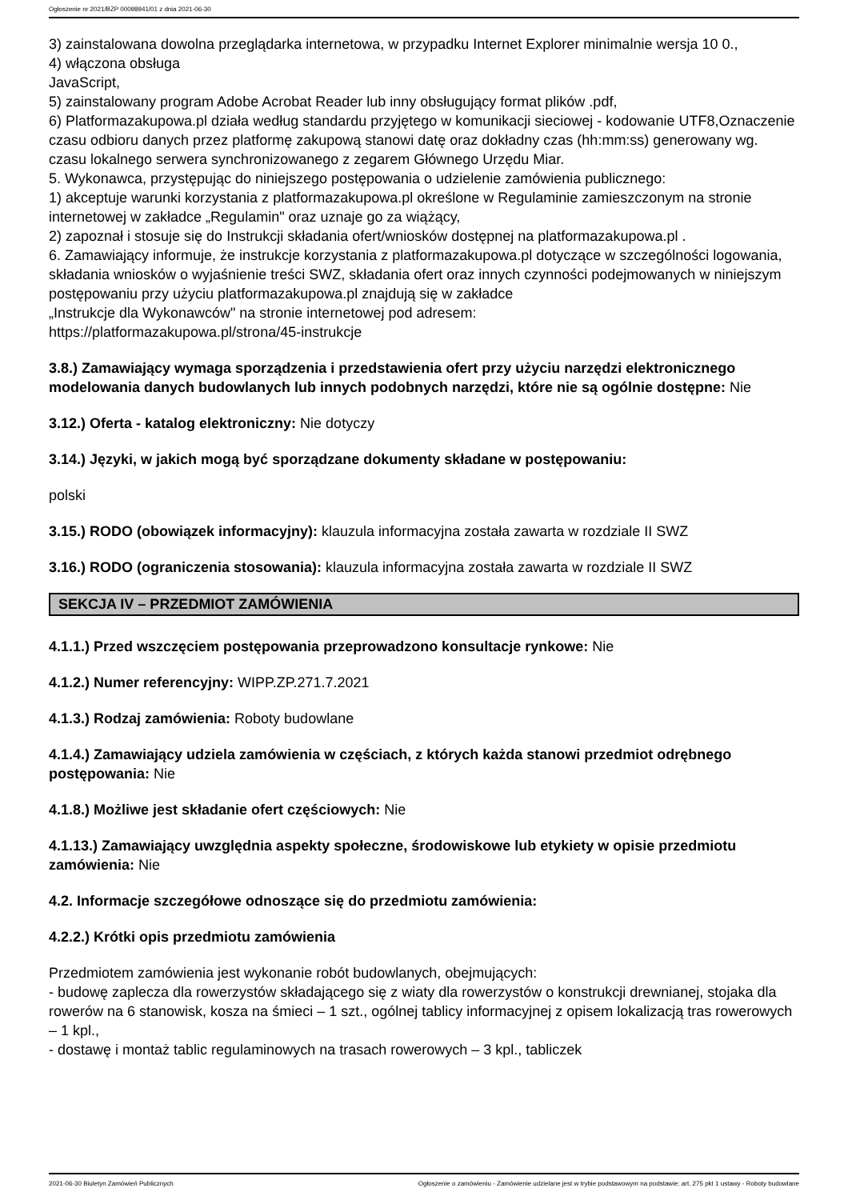Ogłoszenie nr 2021/BZP 00098941/01 z dnia 2021-06-30
3) zainstalowana dowolna przeglądarka internetowa, w przypadku Internet Explorer minimalnie wersja 10 0.,
4) włączona obsługa
JavaScript,
5) zainstalowany program Adobe Acrobat Reader lub inny obsługujący format plików .pdf,
6) Platformazakupowa.pl działa według standardu przyjętego w komunikacji sieciowej - kodowanie UTF8,Oznaczenie czasu odbioru danych przez platformę zakupową stanowi datę oraz dokładny czas (hh:mm:ss) generowany wg. czasu lokalnego serwera synchronizowanego z zegarem Głównego Urzędu Miar.
5. Wykonawca, przystępując do niniejszego postępowania o udzielenie zamówienia publicznego:
1) akceptuje warunki korzystania z platformazakupowa.pl określone w Regulaminie zamieszczonym na stronie internetowej w zakładce „Regulamin" oraz uznaje go za wiążący,
2) zapoznał i stosuje się do Instrukcji składania ofert/wniosków dostępnej na platformazakupowa.pl .
6. Zamawiający informuje, że instrukcje korzystania z platformazakupowa.pl dotyczące w szczególności logowania, składania wniosków o wyjaśnienie treści SWZ, składania ofert oraz innych czynności podejmowanych w niniejszym postępowaniu przy użyciu platformazakupowa.pl znajdują się w zakładce
„Instrukcje dla Wykonawców" na stronie internetowej pod adresem:
https://platformazakupowa.pl/strona/45-instrukcje
3.8.) Zamawiający wymaga sporządzenia i przedstawienia ofert przy użyciu narzędzi elektronicznego modelowania danych budowlanych lub innych podobnych narzędzi, które nie są ogólnie dostępne: Nie
3.12.) Oferta - katalog elektroniczny: Nie dotyczy
3.14.) Języki, w jakich mogą być sporządzane dokumenty składane w postępowaniu:
polski
3.15.) RODO (obowiązek informacyjny): klauzula informacyjna została zawarta w rozdziale II SWZ
3.16.) RODO (ograniczenia stosowania): klauzula informacyjna została zawarta w rozdziale II SWZ
SEKCJA IV – PRZEDMIOT ZAMÓWIENIA
4.1.1.) Przed wszczęciem postępowania przeprowadzono konsultacje rynkowe: Nie
4.1.2.) Numer referencyjny: WIPP.ZP.271.7.2021
4.1.3.) Rodzaj zamówienia: Roboty budowlane
4.1.4.) Zamawiający udziela zamówienia w częściach, z których każda stanowi przedmiot odrębnego postępowania: Nie
4.1.8.) Możliwe jest składanie ofert częściowych: Nie
4.1.13.) Zamawiający uwzględnia aspekty społeczne, środowiskowe lub etykiety w opisie przedmiotu zamówienia: Nie
4.2. Informacje szczegółowe odnoszące się do przedmiotu zamówienia:
4.2.2.) Krótki opis przedmiotu zamówienia
Przedmiotem zamówienia jest wykonanie robót budowlanych, obejmujących:
- budowę zaplecza dla rowerzystów składającego się z wiaty dla rowerzystów o konstrukcji drewnianej, stojaka dla rowerów na 6 stanowisk, kosza na śmieci – 1 szt., ogólnej tablicy informacyjnej z opisem lokalizacją tras rowerowych – 1 kpl.,
- dostawę i montaż tablic regulaminowych na trasach rowerowych – 3 kpl., tabliczek
2021-06-30 Biuletyn Zamówień Publicznych Ogłoszenie o zamówieniu - Zamówienie udzielane jest w trybie podstawowym na podstawie: art. 275 pkt 1 ustawy - Roboty budowlane